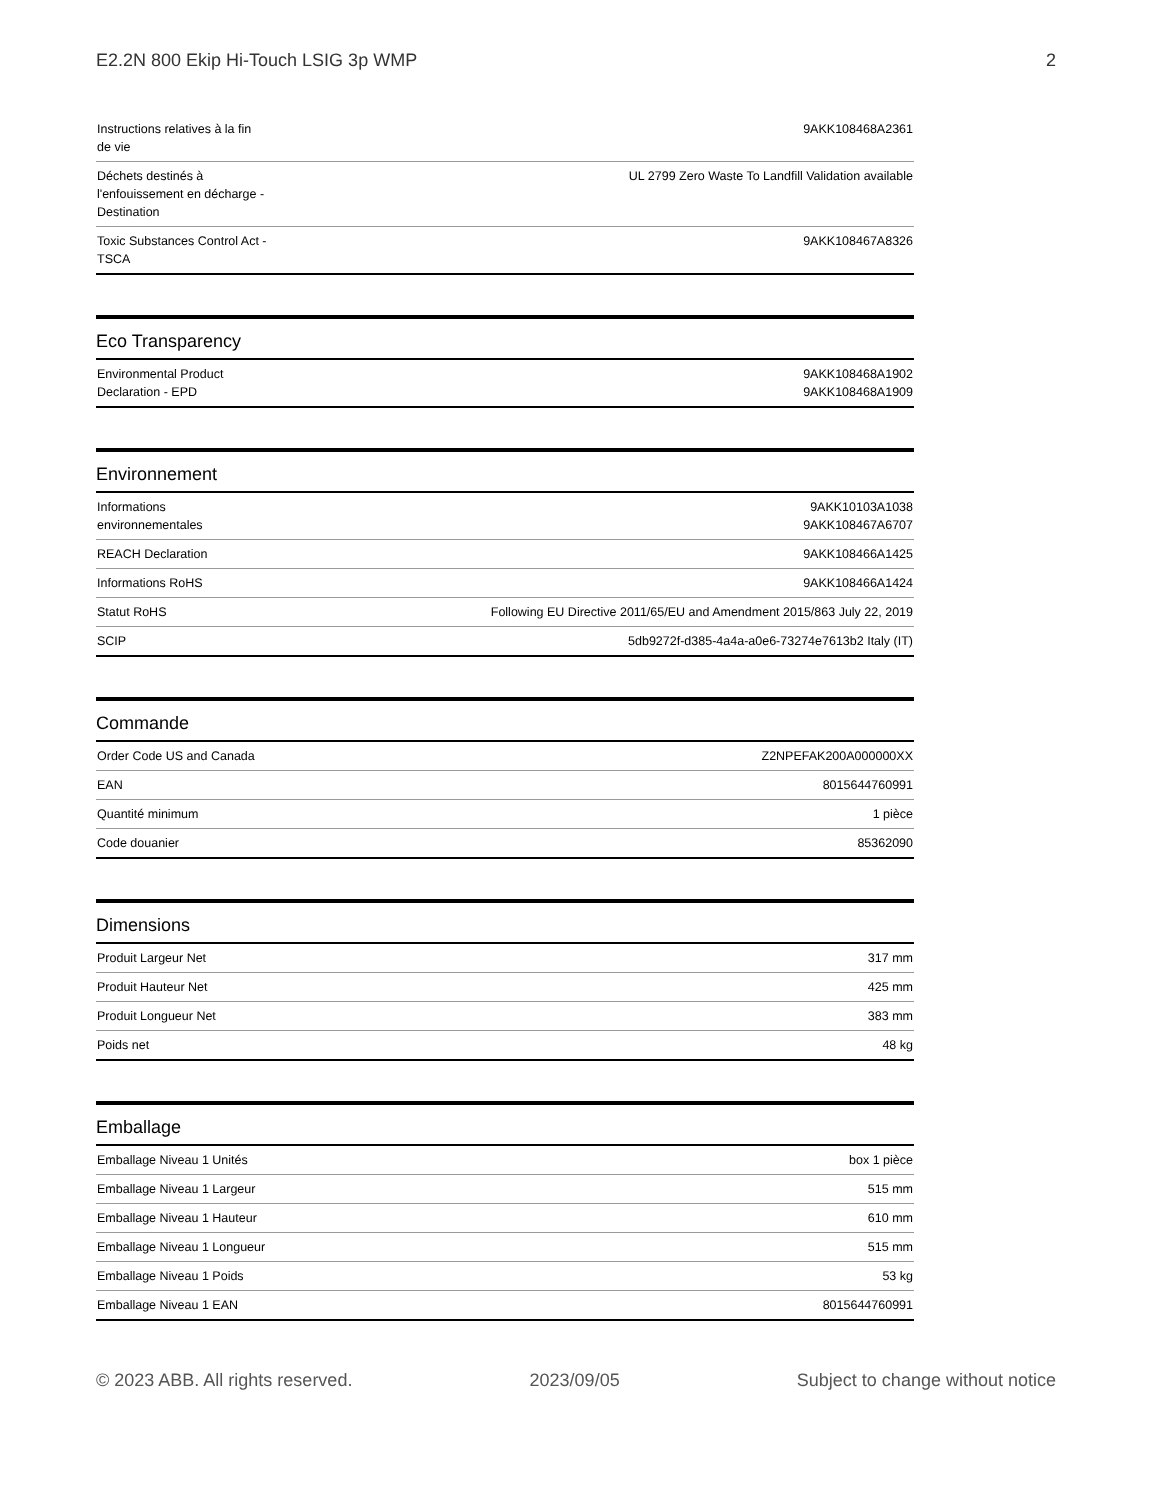E2.2N 800 Ekip Hi-Touch LSIG 3p WMP 2
| Instructions relatives à la fin de vie | 9AKK108468A2361 |
| Déchets destinés à l'enfouissement en décharge - Destination | UL 2799 Zero Waste To Landfill Validation available |
| Toxic Substances Control Act - TSCA | 9AKK108467A8326 |
Eco Transparency
| Environmental Product Declaration - EPD | 9AKK108468A1902 9AKK108468A1909 |
Environnement
| Informations environnementales | 9AKK10103A1038 9AKK108467A6707 |
| REACH Declaration | 9AKK108466A1425 |
| Informations RoHS | 9AKK108466A1424 |
| Statut RoHS | Following EU Directive 2011/65/EU and Amendment 2015/863 July 22, 2019 |
| SCIP | 5db9272f-d385-4a4a-a0e6-73274e7613b2 Italy (IT) |
Commande
| Order Code US and Canada | Z2NPEFAK200A000000XX |
| EAN | 8015644760991 |
| Quantité minimum | 1 pièce |
| Code douanier | 85362090 |
Dimensions
| Produit Largeur Net | 317 mm |
| Produit Hauteur Net | 425 mm |
| Produit Longueur Net | 383 mm |
| Poids net | 48 kg |
Emballage
| Emballage Niveau 1 Unités | box 1 pièce |
| Emballage Niveau 1 Largeur | 515 mm |
| Emballage Niveau 1 Hauteur | 610 mm |
| Emballage Niveau 1 Longueur | 515 mm |
| Emballage Niveau 1 Poids | 53 kg |
| Emballage Niveau 1 EAN | 8015644760991 |
© 2023 ABB. All rights reserved. 2023/09/05 Subject to change without notice